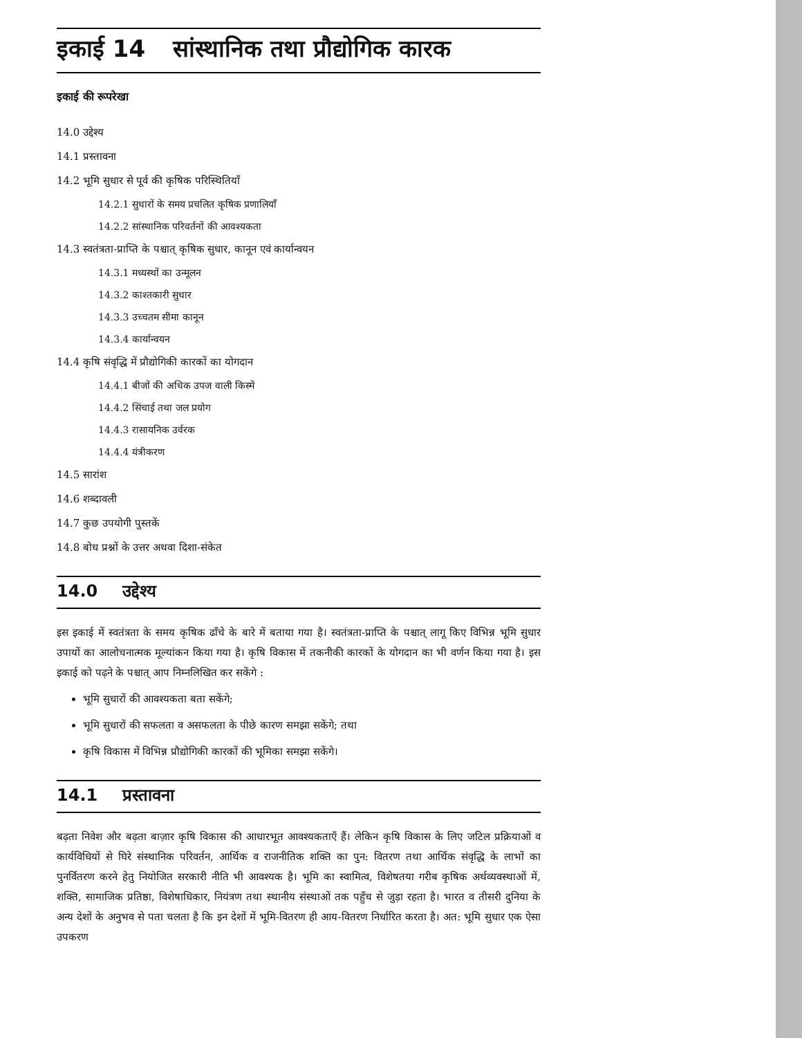इकाई 14 सांस्थानिक तथा प्रौद्योगिक कारक
इकाई की रूपरेखा
14.0 उद्देश्य
14.1 प्रस्तावना
14.2 भूमि सुधार से पूर्व की कृषिक परिस्थितियाँ
14.2.1 सुधारों के समय प्रचलित कृषिक प्रणालियाँ
14.2.2 सांस्थानिक परिवर्तनों की आवश्यकता
14.3 स्वतंत्रता-प्राप्ति के पश्चात् कृषिक सुधार, कानून एवं कार्यान्वयन
14.3.1 मध्यस्थों का उन्मूलन
14.3.2 काश्तकारी सुधार
14.3.3 उच्चतम सीमा कानून
14.3.4 कार्यान्वयन
14.4 कृषि संवृद्धि में प्रौद्योगिकी कारकों का योगदान
14.4.1 बीजों की अधिक उपज वाली किस्में
14.4.2 सिंचाई तथा जल प्रयोग
14.4.3 रासायनिक उर्वरक
14.4.4 यंत्रीकरण
14.5 सारांश
14.6 शब्दावली
14.7 कुछ उपयोगी पुस्तकें
14.8 बोध प्रश्नों के उत्तर अथवा दिशा-संकेत
14.0 उद्देश्य
इस इकाई में स्वतंत्रता के समय कृषिक ढाँचे के बारे में बताया गया है। स्वतंत्रता-प्राप्ति के पश्चात् लागू किए विभिन्न भूमि सुधार उपायों का आलोचनात्मक मूल्यांकन किया गया है। कृषि विकास में तकनीकी कारकों के योगदान का भी वर्णन किया गया है। इस इकाई को पढ़ने के पश्चात् आप निम्नलिखित कर सकेंगे :
भूमि सुधारों की आवश्यकता बता सकेंगे;
भूमि सुधारों की सफलता व असफलता के पीछे कारण समझा सकेंगे; तथा
कृषि विकास में विभिन्न प्रौद्योगिकी कारकों की भूमिका समझा सकेंगे।
14.1 प्रस्तावना
बढ़ता निवेश और बढ़ता बाज़ार कृषि विकास की आधारभूत आवश्यकताएँ हैं। लेकिन कृषि विकास के लिए जटिल प्रक्रियाओं व कार्यविधियों से घिरे संस्थानिक परिवर्तन, आर्थिक व राजनीतिक शक्ति का पुन: वितरण तथा आर्थिक संवृद्धि के लाभों का पुनर्वितरण करने हेतु नियोजित सरकारी नीति भी आवश्यक है। भूमि का स्वामित्व, विशेषतया गरीब कृषिक अर्थव्यवस्थाओं में, शक्ति, सामाजिक प्रतिष्ठा, विशेषाधिकार, नियंत्रण तथा स्थानीय संस्थाओं तक पहुँच से जुड़ा रहता है। भारत व तीसरी दुनिया के अन्य देशों के अनुभव से पता चलता है कि इन देशों में भूमि-वितरण ही आय-वितरण निर्धारित करता है। अत: भूमि सुधार एक ऐसा उपकरण